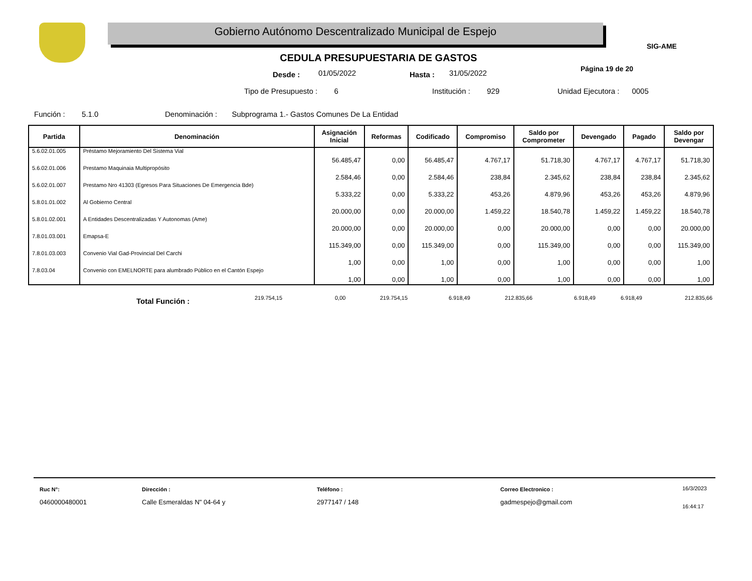Gobierno Autónomo Descentralizado Municipal de Espejo
SIG-AME
CEDULA PRESUPUESTARIA DE GASTOS
Desde : 01/05/2022 Hasta : 31/05/2022 Página 19 de 20
Tipo de Presupuesto : 6 Institución : 929 Unidad Ejecutora : 0005
Función : 5.1.0
Denominación : Subprograma 1.- Gastos Comunes De La Entidad
| Partida | Denominación | Asignación Inicial | Reformas | Codificado | Compromiso | Saldo por Comprometer | Devengado | Pagado | Saldo por Devengar |
| --- | --- | --- | --- | --- | --- | --- | --- | --- | --- |
| 5.6.02.01.005 | Préstamo Mejoramiento Del Sistema Vial | 56.485,47 | 0,00 | 56.485,47 | 4.767,17 | 51.718,30 | 4.767,17 | 4.767,17 | 51.718,30 |
| 5.6.02.01.006 | Prestamo Maquinaia Multipropósito | 2.584,46 | 0,00 | 2.584,46 | 238,84 | 2.345,62 | 238,84 | 238,84 | 2.345,62 |
| 5.6.02.01.007 | Prestamo Nro 41303 (Egresos Para Situaciones De Emergencia Bde) | 5.333,22 | 0,00 | 5.333,22 | 453,26 | 4.879,96 | 453,26 | 453,26 | 4.879,96 |
| 5.8.01.01.002 | Al Gobierno Central | 20.000,00 | 0,00 | 20.000,00 | 1.459,22 | 18.540,78 | 1.459,22 | 1.459,22 | 18.540,78 |
| 5.8.01.02.001 | A Entidades Descentralizadas Y Autonomas (Ame) | 20.000,00 | 0,00 | 20.000,00 | 0,00 | 20.000,00 | 0,00 | 0,00 | 20.000,00 |
| 7.8.01.03.001 | Emapsa-E | 115.349,00 | 0,00 | 115.349,00 | 0,00 | 115.349,00 | 0,00 | 0,00 | 115.349,00 |
| 7.8.01.03.003 | Convenio Vial Gad-Provincial Del Carchi | 1,00 | 0,00 | 1,00 | 0,00 | 1,00 | 0,00 | 0,00 | 1,00 |
| 7.8.03.04 | Convenio con EMELNORTE para alumbrado Público en el Cantón Espejo | 1,00 | 0,00 | 1,00 | 0,00 | 1,00 | 0,00 | 0,00 | 1,00 |
Total Función : 219.754,15 0,00 219.754,15 6.918,49 212.835,66 6.918,49 6.918,49 212.835,66
Ruc N°:
0460000480001
Dirección :
Calle Esmeraldas N" 04-64 y
Teléfono :
2977147 / 148
Correo Electronico :
gadmespejo@gmail.com
16/3/2023
16:44:17